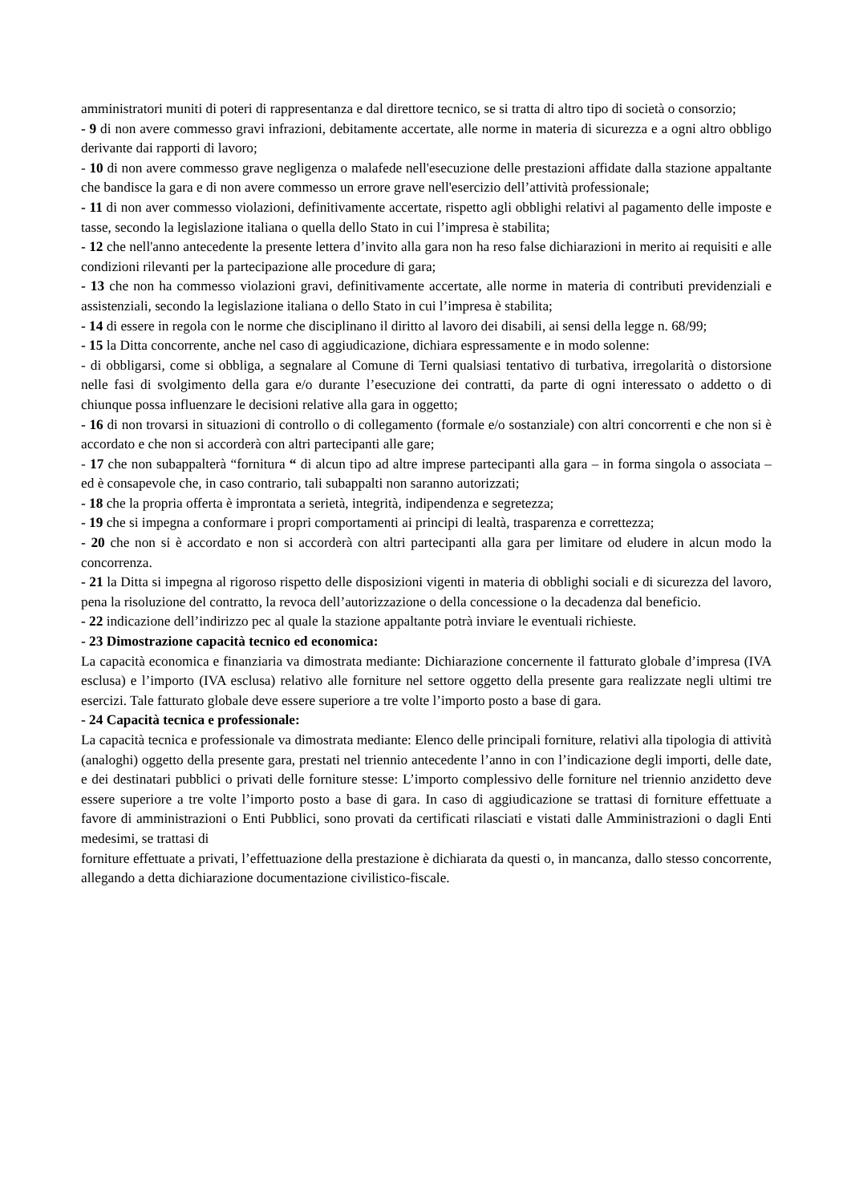amministratori muniti di poteri di rappresentanza e dal direttore tecnico, se si tratta di altro tipo di società o consorzio;
- 9 di non avere commesso gravi infrazioni, debitamente accertate, alle norme in materia di sicurezza e a ogni altro obbligo derivante dai rapporti di lavoro;
- 10 di non avere commesso grave negligenza o malafede nell'esecuzione delle prestazioni affidate dalla stazione appaltante che bandisce la gara e di non avere commesso un errore grave nell'esercizio dell’attività professionale;
- 11 di non aver commesso violazioni, definitivamente accertate, rispetto agli obblighi relativi al pagamento delle imposte e tasse, secondo la legislazione italiana o quella dello Stato in cui l’impresa è stabilita;
- 12 che nell'anno antecedente la presente lettera d’invito alla gara non ha reso false dichiarazioni in merito ai requisiti e alle condizioni rilevanti per la partecipazione alle procedure di gara;
- 13 che non ha commesso violazioni gravi, definitivamente accertate, alle norme in materia di contributi previdenziali e assistenziali, secondo la legislazione italiana o dello Stato in cui l’impresa è stabilita;
- 14 di essere in regola con le norme che disciplinano il diritto al lavoro dei disabili, ai sensi della legge n. 68/99;
- 15 la Ditta concorrente, anche nel caso di aggiudicazione, dichiara espressamente e in modo solenne:
- di obbligarsi, come si obbliga, a segnalare al Comune di Terni qualsiasi tentativo di turbativa, irregolarità o distorsione nelle fasi di svolgimento della gara e/o durante l’esecuzione dei contratti, da parte di ogni interessato o addetto o di chiunque possa influenzare le decisioni relative alla gara in oggetto;
- 16 di non trovarsi in situazioni di controllo o di collegamento (formale e/o sostanziale) con altri concorrenti e che non si è accordato e che non si accorderà con altri partecipanti alle gare;
- 17 che non subappalterà “fornitura “ di alcun tipo ad altre imprese partecipanti alla gara – in forma singola o associata – ed è consapevole che, in caso contrario, tali subappalti non saranno autorizzati;
- 18 che la propria offerta è improntata a serietà, integrità, indipendenza e segretezza;
- 19 che si impegna a conformare i propri comportamenti ai principi di lealtà, trasparenza e correttezza;
- 20 che non si è accordato e non si accorderà con altri partecipanti alla gara per limitare od eludere in alcun modo la concorrenza.
- 21 la Ditta si impegna al rigoroso rispetto delle disposizioni vigenti in materia di obblighi sociali e di sicurezza del lavoro, pena la risoluzione del contratto, la revoca dell’autorizzazione o della concessione o la decadenza dal beneficio.
- 22 indicazione dell’indirizzo pec al quale la stazione appaltante potrà inviare le eventuali richieste.
- 23 Dimostrazione capacità tecnico ed economica:
La capacità economica e finanziaria va dimostrata mediante: Dichiarazione concernente il fatturato globale d’impresa (IVA esclusa) e l’importo (IVA esclusa) relativo alle forniture nel settore oggetto della presente gara realizzate negli ultimi tre esercizi. Tale fatturato globale deve essere superiore a tre volte l’importo posto a base di gara.
- 24 Capacità tecnica e professionale:
La capacità tecnica e professionale va dimostrata mediante: Elenco delle principali forniture, relativi alla tipologia di attività (analoghi) oggetto della presente gara, prestati nel triennio antecedente l’anno in con l’indicazione degli importi, delle date, e dei destinatari pubblici o privati delle forniture stesse: L’importo complessivo delle forniture nel triennio anzidetto deve essere superiore a tre volte l’importo posto a base di gara. In caso di aggiudicazione se trattasi di forniture effettuate a favore di amministrazioni o Enti Pubblici, sono provati da certificati rilasciati e vistati dalle Amministrazioni o dagli Enti medesimi, se trattasi di
forniture effettuate a privati, l’effettuazione della prestazione è dichiarata da questi o, in mancanza, dallo stesso concorrente, allegando a detta dichiarazione documentazione civilistico-fiscale.